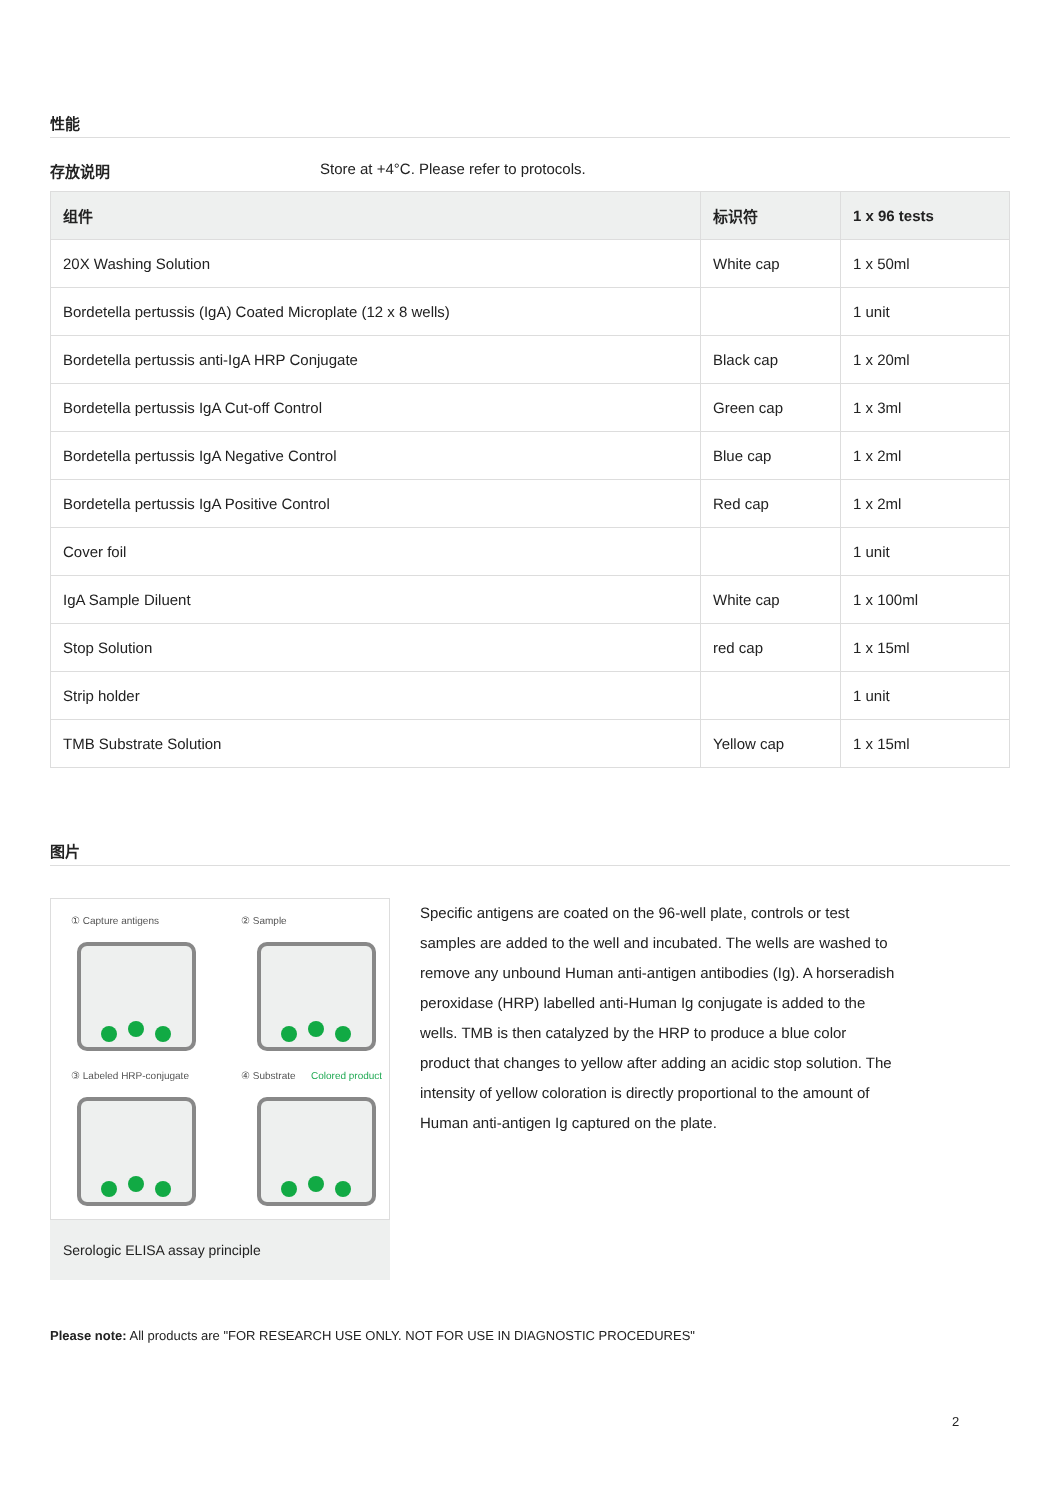性能
存放说明 Store at +4°C. Please refer to protocols.
| 组件 | 标识符 | 1 x 96 tests |
| --- | --- | --- |
| 20X Washing Solution | White cap | 1 x 50ml |
| Bordetella pertussis (IgA) Coated Microplate (12 x 8 wells) | | 1 unit |
| Bordetella pertussis anti-IgA HRP Conjugate | Black cap | 1 x 20ml |
| Bordetella pertussis IgA Cut-off Control | Green cap | 1 x 3ml |
| Bordetella pertussis IgA Negative Control | Blue cap | 1 x 2ml |
| Bordetella pertussis IgA Positive Control | Red cap | 1 x 2ml |
| Cover foil | | 1 unit |
| IgA Sample Diluent | White cap | 1 x 100ml |
| Stop Solution | red cap | 1 x 15ml |
| Strip holder | | 1 unit |
| TMB Substrate Solution | Yellow cap | 1 x 15ml |
图片
① Capture antigens
② Sample
③ Labeled HRP-conjugate
④ Substrate
Colored product
Serologic ELISA assay principle
Specific antigens are coated on the 96-well plate, controls or test samples are added to the well and incubated. The wells are washed to remove any unbound Human anti-antigen antibodies (Ig). A horseradish peroxidase (HRP) labelled anti-Human Ig conjugate is added to the wells. TMB is then catalyzed by the HRP to produce a blue color product that changes to yellow after adding an acidic stop solution. The intensity of yellow coloration is directly proportional to the amount of Human anti-antigen Ig captured on the plate.
Please note: All products are "FOR RESEARCH USE ONLY. NOT FOR USE IN DIAGNOSTIC PROCEDURES"
2